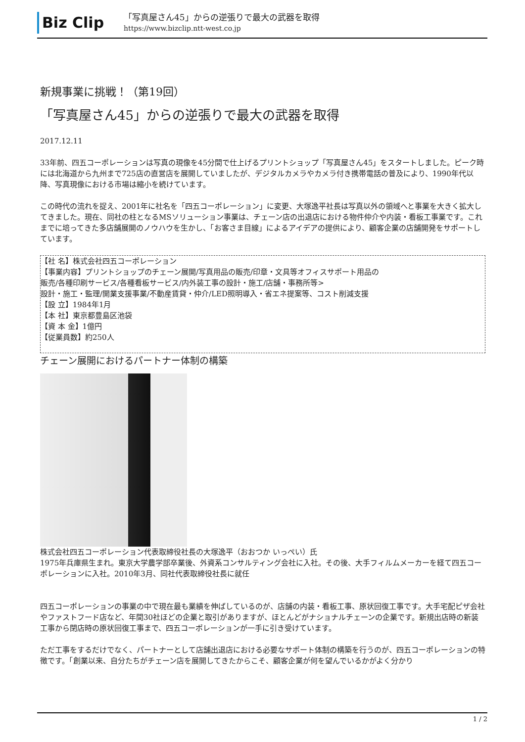Biz Clip
「写真屋さん45」からの逆張りで最大の武器を取得
https://www.bizclip.ntt-west.co.jp
新規事業に挑戦！（第19回）
「写真屋さん45」からの逆張りで最大の武器を取得
2017.12.11
33年前、四五コーポレーションは写真の現像を45分間で仕上げるプリントショップ「写真屋さん45」をスタートしました。ピーク時には北海道から九州まで725店の直営店を展開していましたが、デジタルカメラやカメラ付き携帯電話の普及により、1990年代以降、写真現像における市場は縮小を続けています。
この時代の流れを捉え、2001年に社名を「四五コーポレーション」に変更、大塚逸平社長は写真以外の領域へと事業を大きく拡大してきました。現在、同社の柱となるMSソリューション事業は、チェーン店の出退店における物件仲介や内装・看板工事業です。これまでに培ってきた多店舗展開のノウハウを生かし、「お客さま目線」によるアイデアの提供により、顧客企業の店舗開発をサポートしています。
【社 名】株式会社四五コーポレーション
【事業内容】プリントショップのチェーン展開/写真用品の販売/印章・文具等オフィスサポート用品の
販売/各種印刷サービス/各種看板サービス/内外装工事の設計・施工/店舗・事務所等>
設計・施工・監理/開業支援事業/不動産賃貸・仲介/LED照明導入・省エネ提案等、コスト削減支援
【設 立】1984年1月
【本 社】東京都豊島区池袋
【資 本 金】1億円
【従業員数】約250人
チェーン展開におけるパートナー体制の構築
株式会社四五コーポレーション代表取締役社長の大塚逸平（おおつか いっぺい）氏
1975年兵庫県生まれ。東京大学農学部卒業後、外資系コンサルティング会社に入社。その後、大手フィルムメーカーを経て四五コーポレーションに入社。2010年3月、同社代表取締役社長に就任
四五コーポレーションの事業の中で現在最も業績を伸ばしているのが、店舗の内装・看板工事、原状回復工事です。大手宅配ピザ会社やファストフード店など、年間30社ほどの企業と取引がありますが、ほとんどがナショナルチェーンの企業です。新規出店時の新装工事から閉店時の原状回復工事まで、四五コーポレーションが一手に引き受けています。
ただ工事をするだけでなく、パートナーとして店舗出退店における必要なサポート体制の構築を行うのが、四五コーポレーションの特徴です。「創業以来、自分たちがチェーン店を展開してきたからこそ、顧客企業が何を望んでいるかがよく分かり
1 / 2